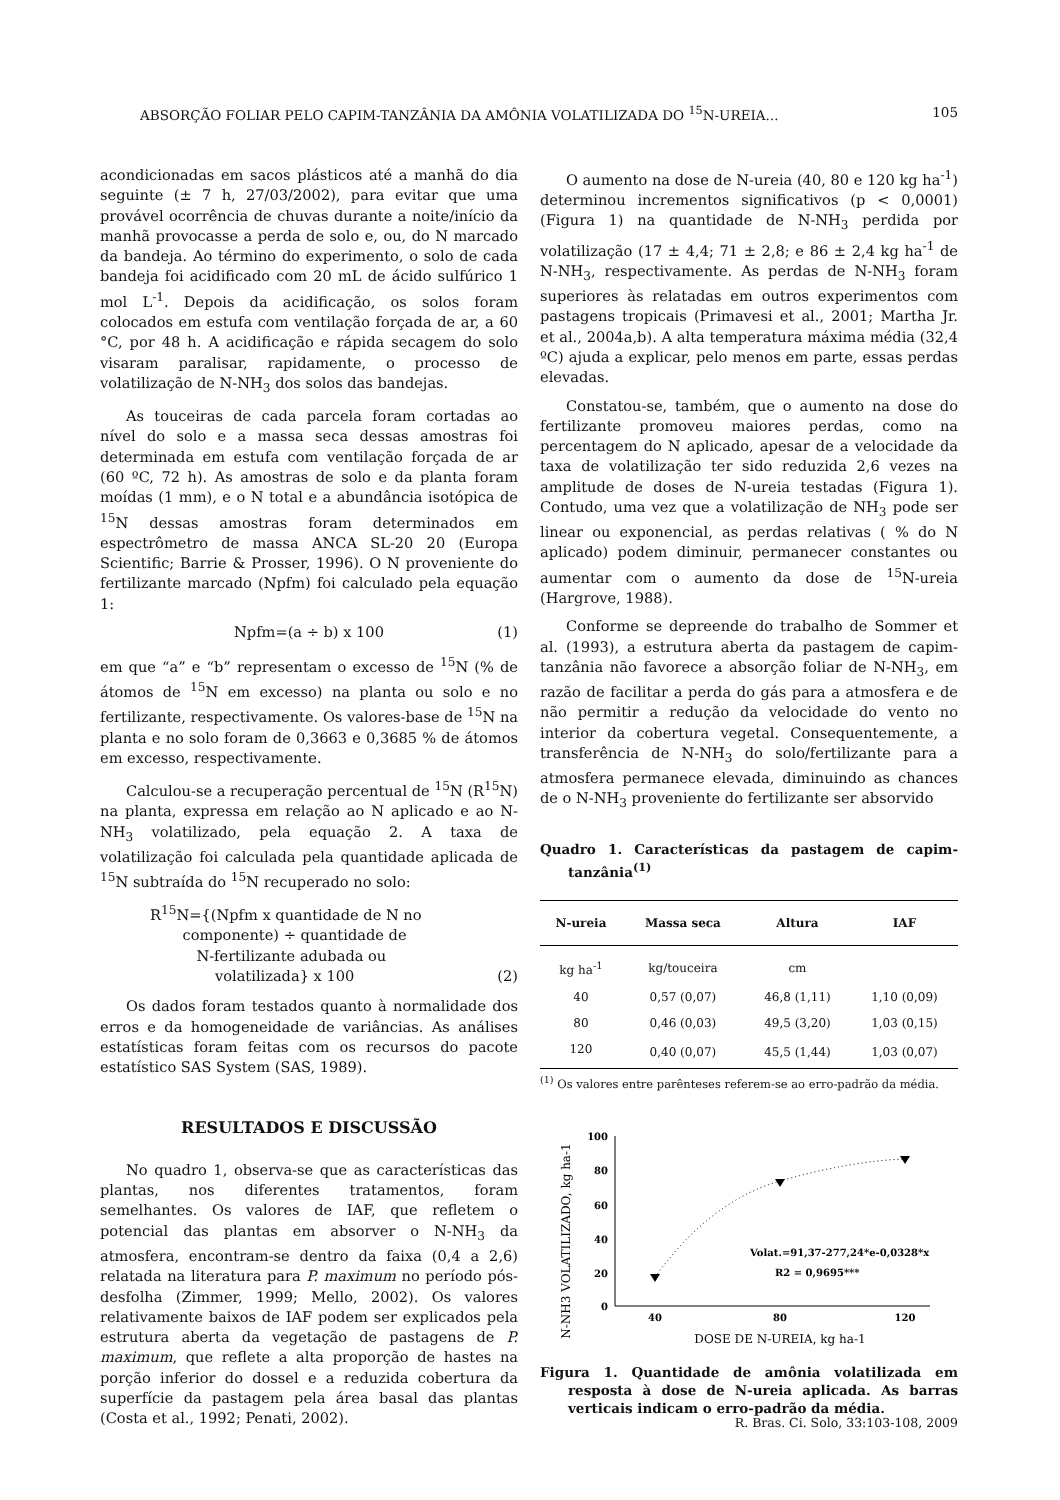ABSORÇÃO FOLIAR PELO CAPIM-TANZÂNIA DA AMÔNIA VOLATILIZADA DO <sup>15</sup>N-UREIA... 105
acondicionadas em sacos plásticos até a manhã do dia seguinte (± 7 h, 27/03/2002), para evitar que uma provável ocorrência de chuvas durante a noite/início da manhã provocasse a perda de solo e, ou, do N marcado da bandeja. Ao término do experimento, o solo de cada bandeja foi acidificado com 20 mL de ácido sulfúrico 1 mol L<sup>-1</sup>. Depois da acidificação, os solos foram colocados em estufa com ventilação forçada de ar, a 60 °C, por 48 h. A acidificação e rápida secagem do solo visaram paralisar, rapidamente, o processo de volatilização de N-NH<sub>3</sub> dos solos das bandejas.
As touceiras de cada parcela foram cortadas ao nível do solo e a massa seca dessas amostras foi determinada em estufa com ventilação forçada de ar (60 ºC, 72 h). As amostras de solo e da planta foram moídas (1 mm), e o N total e a abundância isotópica de <sup>15</sup>N dessas amostras foram determinados em espectrômetro de massa ANCA SL-20 20 (Europa Scientific; Barrie & Prosser, 1996). O N proveniente do fertilizante marcado (Npfm) foi calculado pela equação 1:
Npfm=(a ÷ b) x 100 (1)
em que “a” e “b” representam o excesso de <sup>15</sup>N (% de átomos de <sup>15</sup>N em excesso) na planta ou solo e no fertilizante, respectivamente. Os valores-base de <sup>15</sup>N na planta e no solo foram de 0,3663 e 0,3685 % de átomos em excesso, respectivamente.
Calculou-se a recuperação percentual de <sup>15</sup>N (R<sup>15</sup>N) na planta, expressa em relação ao N aplicado e ao N-NH<sub>3</sub> volatilizado, pela equação 2. A taxa de volatilização foi calculada pela quantidade aplicada de <sup>15</sup>N subtraída do <sup>15</sup>N recuperado no solo:
R<sup>15</sup>N={(Npfm x quantidade de N no
componente) ÷ quantidade de
N-fertilizante adubada ou
volatilizada} x 100 (2)
Os dados foram testados quanto à normalidade dos erros e da homogeneidade de variâncias. As análises estatísticas foram feitas com os recursos do pacote estatístico SAS System (SAS, 1989).
RESULTADOS E DISCUSSÃO
No quadro 1, observa-se que as características das plantas, nos diferentes tratamentos, foram semelhantes. Os valores de IAF, que refletem o potencial das plantas em absorver o N-NH<sub>3</sub> da atmosfera, encontram-se dentro da faixa (0,4 a 2,6) relatada na literatura para P. maximum no período pós-desfolha (Zimmer, 1999; Mello, 2002). Os valores relativamente baixos de IAF podem ser explicados pela estrutura aberta da vegetação de pastagens de P. maximum, que reflete a alta proporção de hastes na porção inferior do dossel e a reduzida cobertura da superfície da pastagem pela área basal das plantas (Costa et al., 1992; Penati, 2002).
O aumento na dose de N-ureia (40, 80 e 120 kg ha<sup>-1</sup>) determinou incrementos significativos (p < 0,0001) (Figura 1) na quantidade de N-NH<sub>3</sub> perdida por volatilização (17 ± 4,4; 71 ± 2,8; e 86 ± 2,4 kg ha<sup>-1</sup> de N-NH<sub>3</sub>, respectivamente. As perdas de N-NH<sub>3</sub> foram superiores às relatadas em outros experimentos com pastagens tropicais (Primavesi et al., 2001; Martha Jr. et al., 2004a,b). A alta temperatura máxima média (32,4 ºC) ajuda a explicar, pelo menos em parte, essas perdas elevadas.
Constatou-se, também, que o aumento na dose do fertilizante promoveu maiores perdas, como na percentagem do N aplicado, apesar de a velocidade da taxa de volatilização ter sido reduzida 2,6 vezes na amplitude de doses de N-ureia testadas (Figura 1). Contudo, uma vez que a volatilização de NH<sub>3</sub> pode ser linear ou exponencial, as perdas relativas ( % do N aplicado) podem diminuir, permanecer constantes ou aumentar com o aumento da dose de <sup>15</sup>N-ureia (Hargrove, 1988).
Conforme se depreende do trabalho de Sommer et al. (1993), a estrutura aberta da pastagem de capim-tanzânia não favorece a absorção foliar de N-NH<sub>3</sub>, em razão de facilitar a perda do gás para a atmosfera e de não permitir a redução da velocidade do vento no interior da cobertura vegetal. Consequentemente, a transferência de N-NH<sub>3</sub> do solo/fertilizante para a atmosfera permanece elevada, diminuindo as chances de o N-NH<sub>3</sub> proveniente do fertilizante ser absorvido
Quadro 1. Características da pastagem de capim-tanzânia<sup>(1)</sup>
| N-ureia | Massa seca | Altura | IAF |
| --- | --- | --- | --- |
| kg ha<sup>-1</sup> | kg/touceira | cm | |
| 40 | 0,57 (0,07) | 46,8 (1,11) | 1,10 (0,09) |
| 80 | 0,46 (0,03) | 49,5 (3,20) | 1,03 (0,15) |
| 120 | 0,40 (0,07) | 45,5 (1,44) | 1,03 (0,07) |
<sup>(1)</sup> Os valores entre parênteses referem-se ao erro-padrão da média.
N-NH3 VOLATILIZADO, kg ha-1
100
80
60
40
20
0
40
80
120
Volat.=91,37-277,24*e-0,0328*x
R2 = 0,9695***
DOSE DE N-UREIA, kg ha-1
Figura 1. Quantidade de amônia volatilizada em resposta à dose de N-ureia aplicada. As barras verticais indicam o erro-padrão da média.
R. Bras. Ci. Solo, 33:103-108, 2009